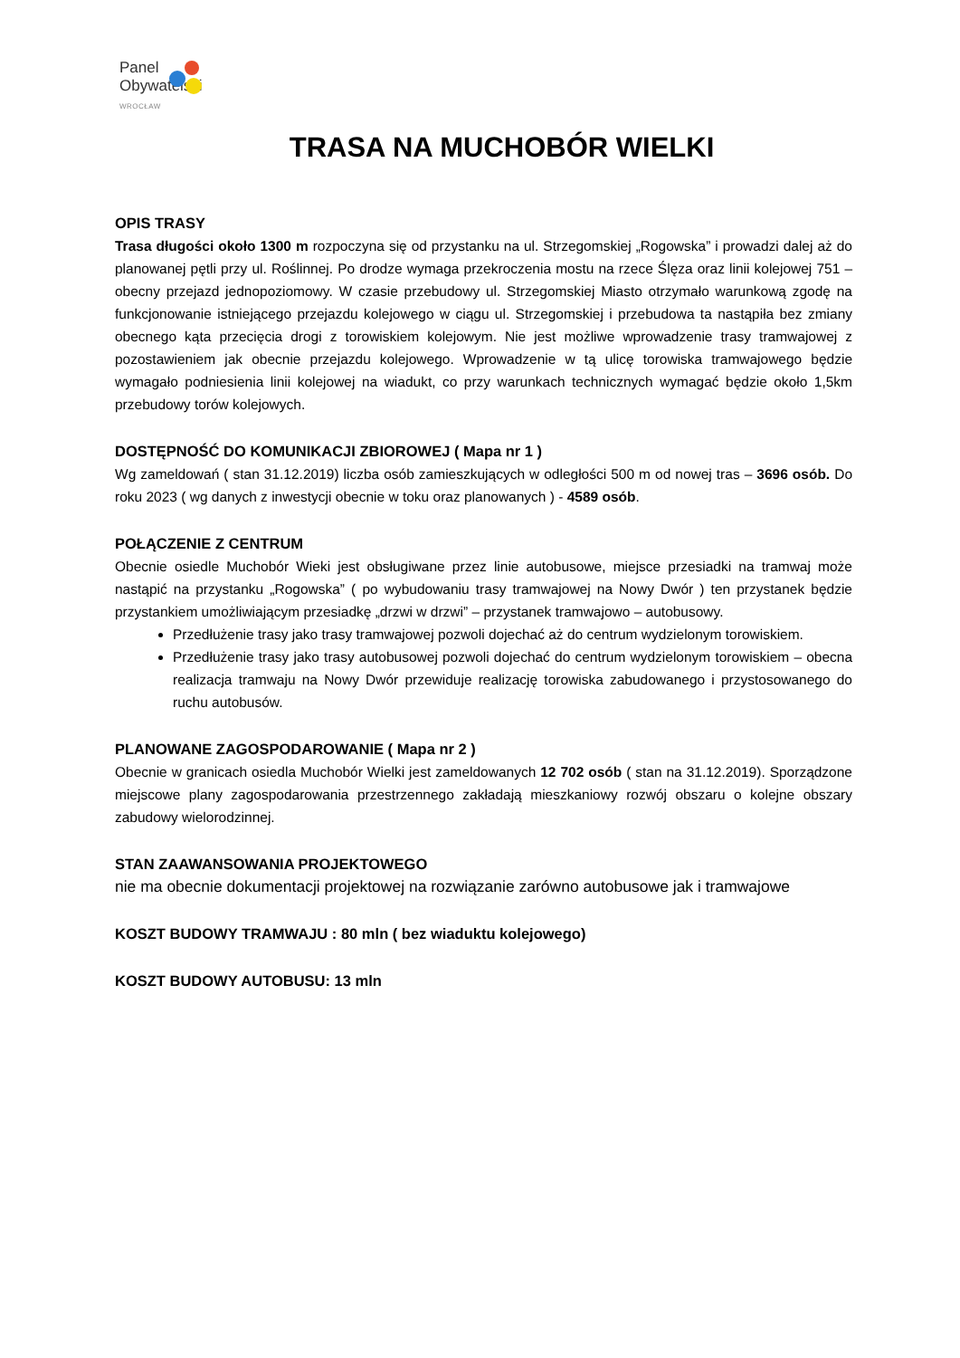Panel
Obywatelski
WROCŁAW
TRASA NA MUCHOBÓR WIELKI
OPIS TRASY
Trasa długości około 1300 m rozpoczyna się od przystanku na ul. Strzegomskiej „Rogowska” i prowadzi dalej aż do planowanej pętli przy ul. Roślinnej. Po drodze wymaga przekroczenia mostu na rzece Ślęza oraz linii kolejowej 751 – obecny przejazd jednopoziomowy. W czasie przebudowy ul. Strzegomskiej Miasto otrzymało warunkową zgodę na funkcjonowanie istniejącego przejazdu kolejowego w ciągu ul. Strzegomskiej i przebudowa ta nastąpiła bez zmiany obecnego kąta przecięcia drogi z torowiskiem kolejowym. Nie jest możliwe wprowadzenie trasy tramwajowej z pozostawieniem jak obecnie przejazdu kolejowego. Wprowadzenie w tą ulicę torowiska tramwajowego będzie wymagało podniesienia linii kolejowej na wiadukt, co przy warunkach technicznych wymagać będzie około 1,5km przebudowy torów kolejowych.
DOSTĘPNOŚĆ DO KOMUNIKACJI ZBIOROWEJ ( Mapa nr 1 )
Wg zameldowań ( stan 31.12.2019) liczba osób zamieszkujących w odległości 500 m od nowej tras – 3696 osób. Do roku 2023 ( wg danych z inwestycji obecnie w toku oraz planowanych ) - 4589 osób.
POŁĄCZENIE Z CENTRUM
Obecnie osiedle Muchobór Wieki jest obsługiwane przez linie autobusowe, miejsce przesiadki na tramwaj może nastąpić na przystanku „Rogowska” ( po wybudowaniu trasy tramwajowej na Nowy Dwór ) ten przystanek będzie przystankiem umożliwiającym przesiadkę „drzwi w drzwi” – przystanek tramwajowo – autobusowy.
Przedłużenie trasy jako trasy tramwajowej pozwoli dojechać aż do centrum wydzielonym torowiskiem.
Przedłużenie trasy jako trasy autobusowej pozwoli dojechać do centrum wydzielonym torowiskiem – obecna realizacja tramwaju na Nowy Dwór przewiduje realizację torowiska zabudowanego i przystosowanego do ruchu autobusów.
PLANOWANE ZAGOSPODAROWANIE ( Mapa nr 2 )
Obecnie w granicach osiedla Muchobór Wielki jest zameldowanych 12 702 osób ( stan na 31.12.2019). Sporządzone miejscowe plany zagospodarowania przestrzennego zakładają mieszkaniowy rozwój obszaru o kolejne obszary zabudowy wielorodzinnej.
STAN ZAAWANSOWANIA PROJEKTOWEGO
nie ma obecnie dokumentacji projektowej na rozwiązanie zarówno autobusowe jak i tramwajowe
KOSZT BUDOWY TRAMWAJU : 80 mln ( bez wiaduktu kolejowego)
KOSZT BUDOWY AUTOBUSU: 13 mln